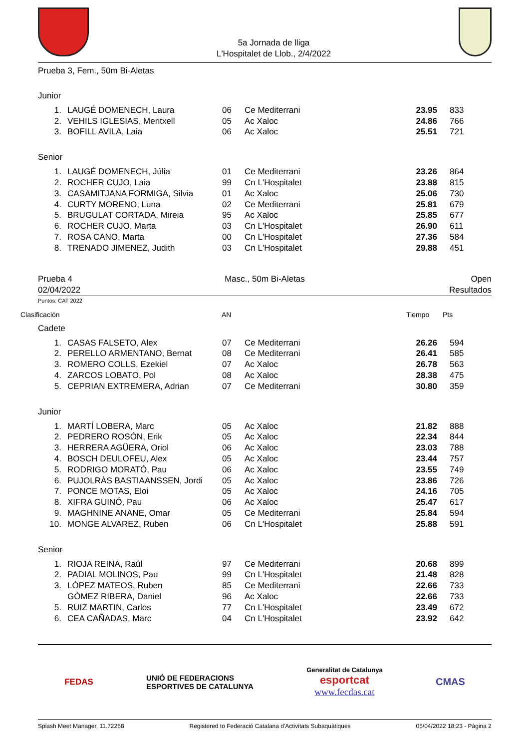5a Jornada de lliga
L'Hospitalet de Llob., 2/4/2022
Prueba 3, Fem., 50m Bi-Aletas
Junior
| 1. | LAUGÉ DOMENECH, Laura | 06 | Ce Mediterrani | 23.95 | 833 |
| 2. | VEHILS IGLESIAS, Meritxell | 05 | Ac Xaloc | 24.86 | 766 |
| 3. | BOFILL AVILA, Laia | 06 | Ac Xaloc | 25.51 | 721 |
Senior
| 1. | LAUGÉ DOMENECH, Júlia | 01 | Ce Mediterrani | 23.26 | 864 |
| 2. | ROCHER CUJO, Laia | 99 | Cn L'Hospitalet | 23.88 | 815 |
| 3. | CASAMITJANA FORMIGA, Silvia | 01 | Ac Xaloc | 25.06 | 730 |
| 4. | CURTY MORENO, Luna | 02 | Ce Mediterrani | 25.81 | 679 |
| 5. | BRUGULAT CORTADA, Mireia | 95 | Ac Xaloc | 25.85 | 677 |
| 6. | ROCHER CUJO, Marta | 03 | Cn L'Hospitalet | 26.90 | 611 |
| 7. | ROSA CANO, Marta | 00 | Cn L'Hospitalet | 27.36 | 584 |
| 8. | TRENADO JIMENEZ, Judith | 03 | Cn L'Hospitalet | 29.88 | 451 |
Prueba 4
02/04/2022
Masc., 50m Bi-Aletas Open
Resultados
Puntos: CAT 2022
Clasificación AN Tiempo Pts
Cadete
| 1. | CASAS FALSETO, Alex | 07 | Ce Mediterrani | 26.26 | 594 |
| 2. | PERELLO ARMENTANO, Bernat | 08 | Ce Mediterrani | 26.41 | 585 |
| 3. | ROMERO COLLS, Ezekiel | 07 | Ac Xaloc | 26.78 | 563 |
| 4. | ZARCOS LOBATO, Pol | 08 | Ac Xaloc | 28.38 | 475 |
| 5. | CEPRIAN EXTREMERA, Adrian | 07 | Ce Mediterrani | 30.80 | 359 |
Junior
| 1. | MARTÍ LOBERA, Marc | 05 | Ac Xaloc | 21.82 | 888 |
| 2. | PEDRERO ROSÓN, Erik | 05 | Ac Xaloc | 22.34 | 844 |
| 3. | HERRERA AGÜERA, Oriol | 06 | Ac Xaloc | 23.03 | 788 |
| 4. | BOSCH DEULOFEU, Alex | 05 | Ac Xaloc | 23.44 | 757 |
| 5. | RODRIGO MORATÓ, Pau | 06 | Ac Xaloc | 23.55 | 749 |
| 6. | PUJOLRÀS BASTIAANSSEN, Jordi | 05 | Ac Xaloc | 23.86 | 726 |
| 7. | PONCE MOTAS, Eloi | 05 | Ac Xaloc | 24.16 | 705 |
| 8. | XIFRA GUINÓ, Pau | 06 | Ac Xaloc | 25.47 | 617 |
| 9. | MAGHNINE ANANE, Omar | 05 | Ce Mediterrani | 25.84 | 594 |
| 10. | MONGE ALVAREZ, Ruben | 06 | Cn L'Hospitalet | 25.88 | 591 |
Senior
| 1. | RIOJA REINA, Raúl | 97 | Ce Mediterrani | 20.68 | 899 |
| 2. | PADIAL MOLINOS, Pau | 99 | Cn L'Hospitalet | 21.48 | 828 |
| 3. | LÓPEZ MATEOS, Ruben | 85 | Ce Mediterrani | 22.66 | 733 |
| | GÓMEZ RIBERA, Daniel | 96 | Ac Xaloc | 22.66 | 733 |
| 5. | RUIZ MARTIN, Carlos | 77 | Cn L'Hospitalet | 23.49 | 672 |
| 6. | CEA CAÑADAS, Marc | 04 | Cn L'Hospitalet | 23.92 | 642 |
FEDAS
UNIÓ DE FEDERACIONS
ESPORTIVES DE CATALUNYA
Generalitat de Catalunya
esportcat
www.fecdas.cat
CMAS
Splash Meet Manager, 11.72268 Registered to Federació Catalana d'Activitats Subaquàtiques 05/04/2022 18:23 - Página 2